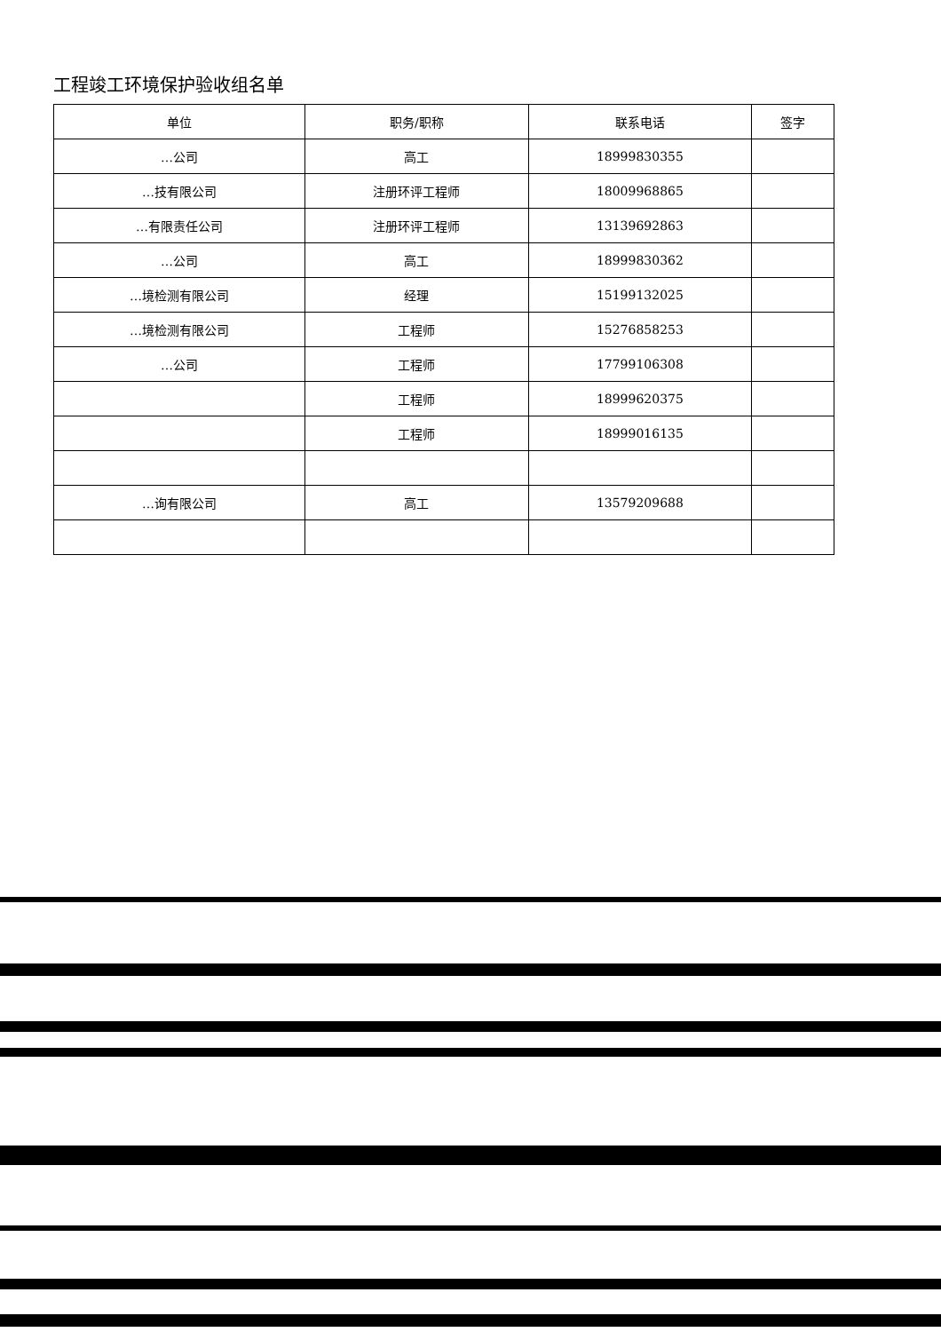工程竣工环境保护验收组名单
| 单位 | 职务/职称 | 联系电话 | 签字 |
| --- | --- | --- | --- |
| …公司 | 高工 | 18999830355 | |
| …技有限公司 | 注册环评工程师 | 18009968865 | |
| …有限责任公司 | 注册环评工程师 | 13139692863 | |
| …公司 | 高工 | 18999830362 | |
| …境检测有限公司 | 经理 | 15199132025 | |
| …境检测有限公司 | 工程师 | 15276858253 | |
| …公司 | 工程师 | 17799106308 | |
| | 工程师 | 18999620375 | |
| | 工程师 | 18999016135 | |
| …询有限公司 | 高工 | 13579209688 | |